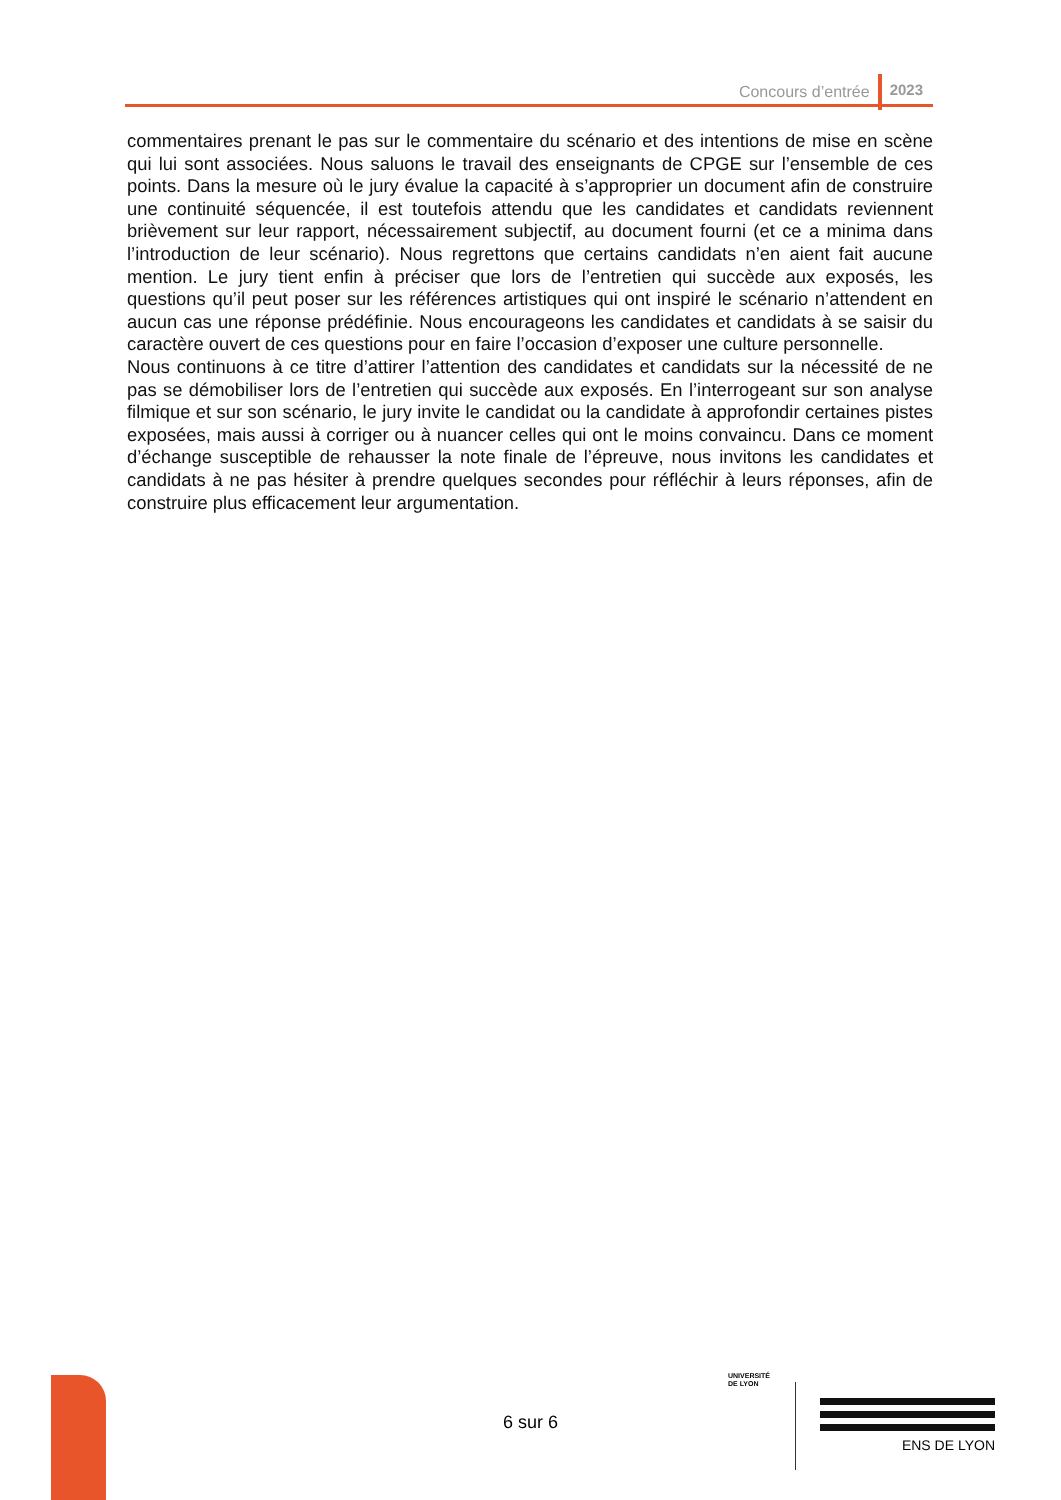Concours d’entrée 2023
commentaires prenant le pas sur le commentaire du scénario et des intentions de mise en scène qui lui sont associées. Nous saluons le travail des enseignants de CPGE sur l’ensemble de ces points. Dans la mesure où le jury évalue la capacité à s’approprier un document afin de construire une continuité séquencée, il est toutefois attendu que les candidates et candidats reviennent brièvement sur leur rapport, nécessairement subjectif, au document fourni (et ce a minima dans l’introduction de leur scénario). Nous regrettons que certains candidats n’en aient fait aucune mention. Le jury tient enfin à préciser que lors de l’entretien qui succède aux exposés, les questions qu’il peut poser sur les références artistiques qui ont inspiré le scénario n’attendent en aucun cas une réponse prédéfinie. Nous encourageons les candidates et candidats à se saisir du caractère ouvert de ces questions pour en faire l’occasion d’exposer une culture personnelle.
Nous continuons à ce titre d’attirer l’attention des candidates et candidats sur la nécessité de ne pas se démobiliser lors de l’entretien qui succède aux exposés. En l’interrogeant sur son analyse filmique et sur son scénario, le jury invite le candidat ou la candidate à approfondir certaines pistes exposées, mais aussi à corriger ou à nuancer celles qui ont le moins convaincu. Dans ce moment d’échange susceptible de rehausser la note finale de l’épreuve, nous invitons les candidates et candidats à ne pas hésiter à prendre quelques secondes pour réfléchir à leurs réponses, afin de construire plus efficacement leur argumentation.
6 sur 6
UNIVERSITÉ
DE LYON
ENS DE LYON